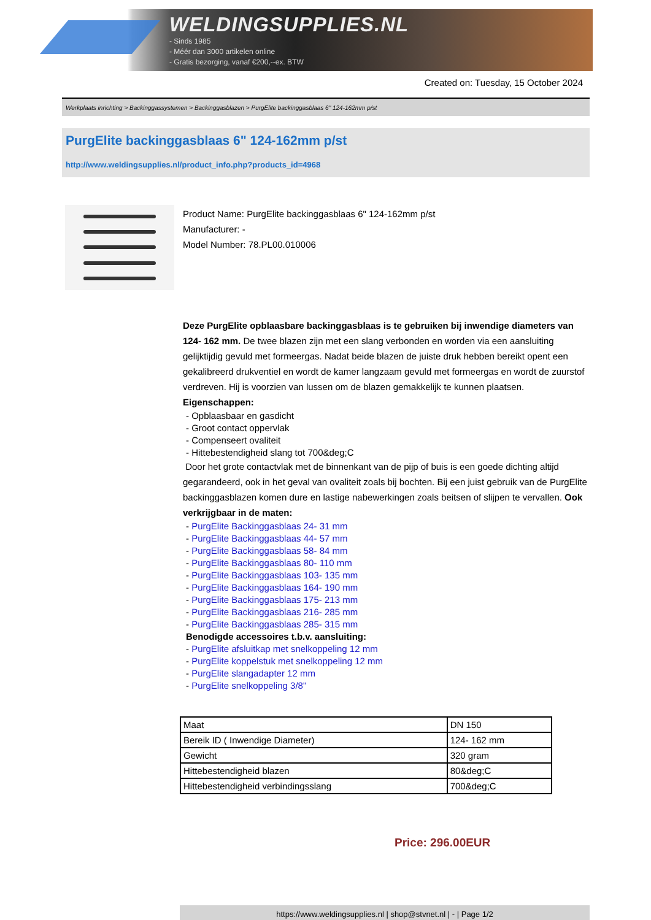WELDINGSUPPLIES.NL
- Sinds 1985
- Méér dan 3000 artikelen online
- Gratis bezorging, vanaf €200,--ex. BTW
Created on: Tuesday, 15 October 2024
Werkplaats inrichting > Backinggassystemen > Backinggasblazen > PurgElite backinggasblaas 6" 124-162mm p/st
PurgElite backinggasblaas 6" 124-162mm p/st
http://www.weldingsupplies.nl/product_info.php?products_id=4968
Product Name: PurgElite backinggasblaas 6" 124-162mm p/st
Manufacturer: -
Model Number: 78.PL00.010006
Deze PurgElite opblaasbare backinggasblaas is te gebruiken bij inwendige diameters van 124- 162 mm. De twee blazen zijn met een slang verbonden en worden via een aansluiting gelijktijdig gevuld met formeergas. Nadat beide blazen de juiste druk hebben bereikt opent een gekalibreerd drukventiel en wordt de kamer langzaam gevuld met formeergas en wordt de zuurstof verdreven. Hij is voorzien van lussen om de blazen gemakkelijk te kunnen plaatsen. Eigenschappen:
- Opblaasbaar en gasdicht
- Groot contact oppervlak
- Compenseert ovaliteit
- Hittebestendigheid slang tot 700&deg;C
Door het grote contactvlak met de binnenkant van de pijp of buis is een goede dichting altijd gegarandeerd, ook in het geval van ovaliteit zoals bij bochten. Bij een juist gebruik van de PurgElite backinggasblazen komen dure en lastige nabewerkingen zoals beitsen of slijpen te vervallen. Ook verkrijgbaar in de maten:
- PurgElite Backinggasblaas 24- 31 mm
- PurgElite Backinggasblaas 44- 57 mm
- PurgElite Backinggasblaas 58- 84 mm
- PurgElite Backinggasblaas 80- 110 mm
- PurgElite Backinggasblaas 103- 135 mm
- PurgElite Backinggasblaas 164- 190 mm
- PurgElite Backinggasblaas 175- 213 mm
- PurgElite Backinggasblaas 216- 285 mm
- PurgElite Backinggasblaas 285- 315 mm
Benodigde accessoires t.b.v. aansluiting:
- PurgElite afsluitkap met snelkoppeling 12 mm
- PurgElite koppelstuk met snelkoppeling 12 mm
- PurgElite slangadapter 12 mm
- PurgElite snelkoppeling 3/8"
| Maat | DN 150 |
| Bereik ID ( Inwendige Diameter) | 124- 162 mm |
| Gewicht | 320 gram |
| Hittebestendigheid blazen | 80&deg;C |
| Hittebestendigheid verbindingsslang | 700&deg;C |
Price: 296.00EUR
https://www.weldingsupplies.nl | shop@stvnet.nl | - | Page 1/2